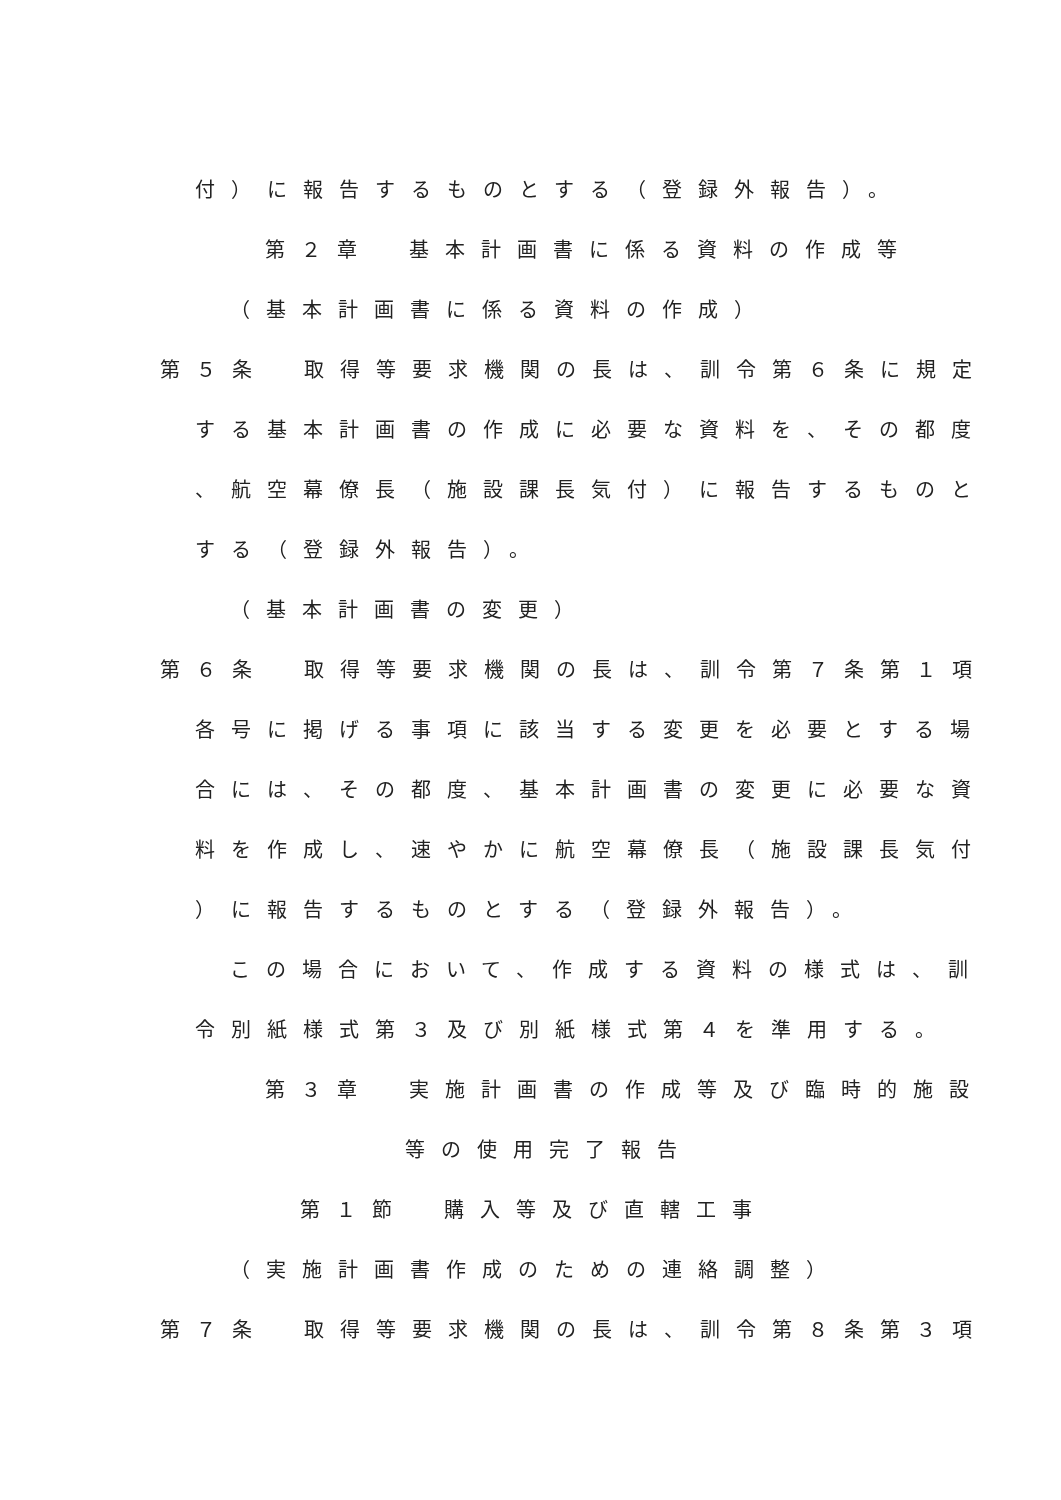付）に報告するものとする（登録外報告）。
第２章　基本計画書に係る資料の作成等
（基本計画書に係る資料の作成）
第５条　取得等要求機関の長は、訓令第６条に規定
する基本計画書の作成に必要な資料を、その都度
、航空幕僚長（施設課長気付）に報告するものと
する（登録外報告）。
（基本計画書の変更）
第６条　取得等要求機関の長は、訓令第７条第１項
各号に掲げる事項に該当する変更を必要とする場
合には、その都度、基本計画書の変更に必要な資
料を作成し、速やかに航空幕僚長（施設課長気付
）に報告するものとする（登録外報告）。
この場合において、作成する資料の様式は、訓
令別紙様式第３及び別紙様式第４を準用する。
第３章　実施計画書の作成等及び臨時的施設
等の使用完了報告
第１節　購入等及び直轄工事
（実施計画書作成のための連絡調整）
第７条　取得等要求機関の長は、訓令第８条第３項